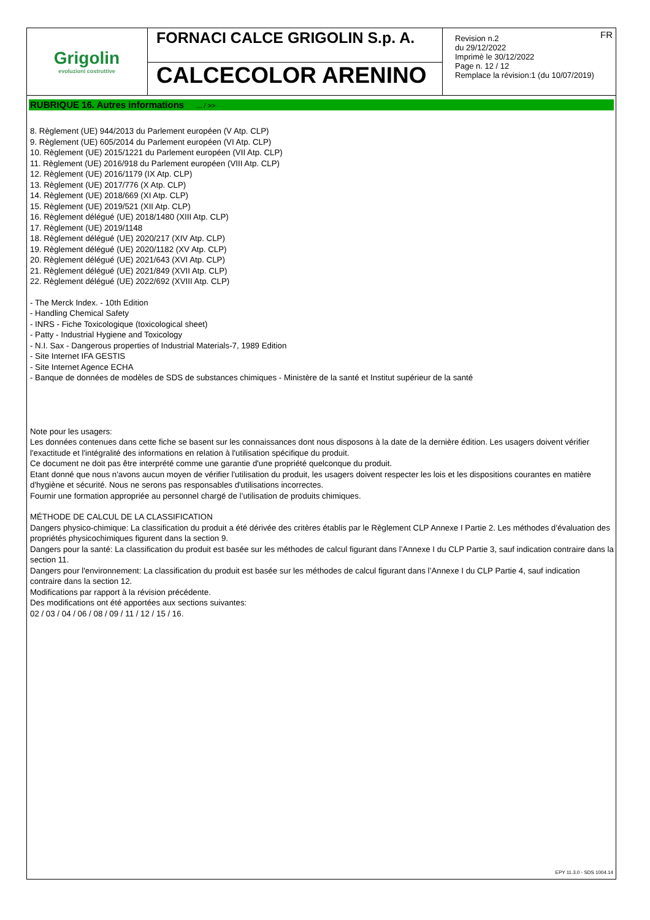Grigolin
evoluzioni costruttive
FORNACI CALCE GRIGOLIN S.p. A.
CALCECOLOR ARENINO
FR Revision n.2
du 29/12/2022
Imprimè le 30/12/2022
Page n. 12 / 12
Remplace la révision:1 (du 10/07/2019)
RUBRIQUE 16. Autres informations ... / >>
8. Règlement (UE) 944/2013 du Parlement européen (V Atp. CLP)
9. Règlement (UE) 605/2014 du Parlement européen (VI Atp. CLP)
10. Règlement (UE) 2015/1221 du Parlement européen (VII Atp. CLP)
11. Règlement (UE) 2016/918 du Parlement européen (VIII Atp. CLP)
12. Règlement (UE) 2016/1179 (IX Atp. CLP)
13. Règlement (UE) 2017/776 (X Atp. CLP)
14. Règlement (UE) 2018/669 (XI Atp. CLP)
15. Règlement (UE) 2019/521 (XII Atp. CLP)
16. Règlement délégué (UE) 2018/1480 (XIII Atp. CLP)
17. Règlement (UE) 2019/1148
18. Règlement délégué (UE) 2020/217 (XIV Atp. CLP)
19. Règlement délégué (UE) 2020/1182 (XV Atp. CLP)
20. Règlement délégué (UE) 2021/643 (XVI Atp. CLP)
21. Règlement délégué (UE) 2021/849 (XVII Atp. CLP)
22. Règlement délégué (UE) 2022/692 (XVIII Atp. CLP)
- The Merck Index. - 10th Edition
- Handling Chemical Safety
- INRS - Fiche Toxicologique (toxicological sheet)
- Patty - Industrial Hygiene and Toxicology
- N.I. Sax - Dangerous properties of Industrial Materials-7, 1989 Edition
- Site Internet IFA GESTIS
- Site Internet Agence ECHA
- Banque de données de modèles de SDS de substances chimiques - Ministère de la santé et Institut supérieur de la santé
Note pour les usagers:
Les données contenues dans cette fiche se basent sur les connaissances dont nous disposons à la date de la dernière édition. Les usagers doivent vérifier l'exactitude et l'intégralité des informations en relation à l'utilisation spécifique du produit.
Ce document ne doit pas être interprété comme une garantie d'une propriété quelconque du produit.
Etant donné que nous n'avons aucun moyen de vérifier l'utilisation du produit, les usagers doivent respecter les lois et les dispositions courantes en matière d'hygiène et sécurité. Nous ne serons pas responsables d'utilisations incorrectes.
Fournir une formation appropriée au personnel chargé de l’utilisation de produits chimiques.
MÉTHODE DE CALCUL DE LA CLASSIFICATION
Dangers physico-chimique: La classification du produit a été dérivée des critères établis par le Règlement CLP Annexe I Partie 2. Les méthodes d’évaluation des propriétés physicochimiques figurent dans la section 9.
Dangers pour la santé: La classification du produit est basée sur les méthodes de calcul figurant dans l’Annexe I du CLP Partie 3, sauf indication contraire dans la section 11.
Dangers pour l'environnement: La classification du produit est basée sur les méthodes de calcul figurant dans l’Annexe I du CLP Partie 4, sauf indication contraire dans la section 12.
Modifications par rapport à la révision précédente.
Des modifications ont été apportées aux sections suivantes:
02 / 03 / 04 / 06 / 08 / 09 / 11 / 12 / 15 / 16.
EPY 11.3.0 - SDS 1004.14